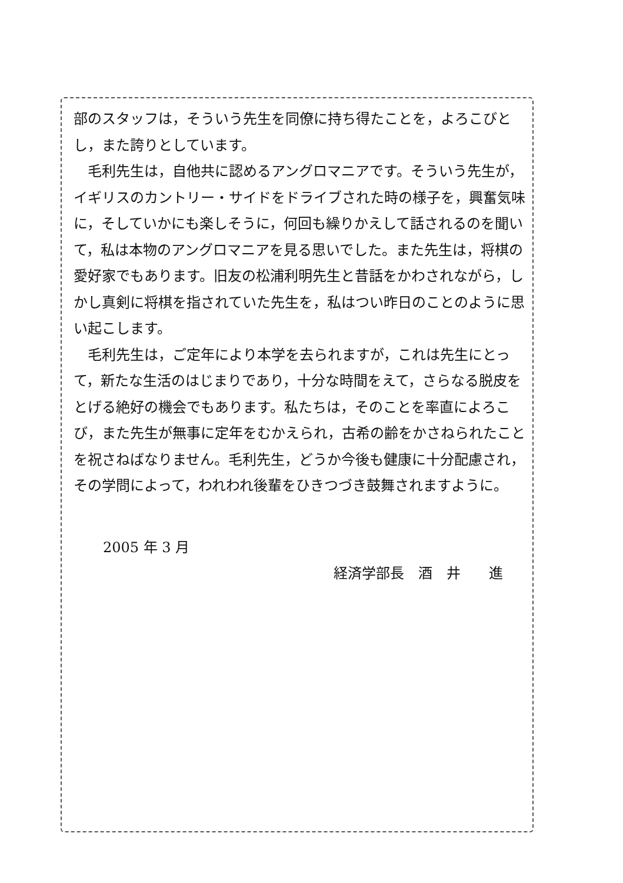部のスタッフは，そういう先生を同僚に持ち得たことを，よろこびとし，また誇りとしています。
　毛利先生は，自他共に認めるアングロマニアです。そういう先生が，イギリスのカントリー・サイドをドライブされた時の様子を，興奮気味に，そしていかにも楽しそうに，何回も繰りかえして話されるのを聞いて，私は本物のアングロマニアを見る思いでした。また先生は，将棋の愛好家でもあります。旧友の松浦利明先生と昔話をかわされながら，しかし真剣に将棋を指されていた先生を，私はつい昨日のことのように思い起こします。
　毛利先生は，ご定年により本学を去られますが，これは先生にとって，新たな生活のはじまりであり，十分な時間をえて，さらなる脱皮をとげる絶好の機会でもあります。私たちは，そのことを率直によろこび，また先生が無事に定年をむかえられ，古希の齢をかさねられたことを祝さねばなりません。毛利先生，どうか今後も健康に十分配慮され，その学問によって，われわれ後輩をひきつづき鼓舞されますように。
2005 年 3 月
経済学部長　酒　井　　進